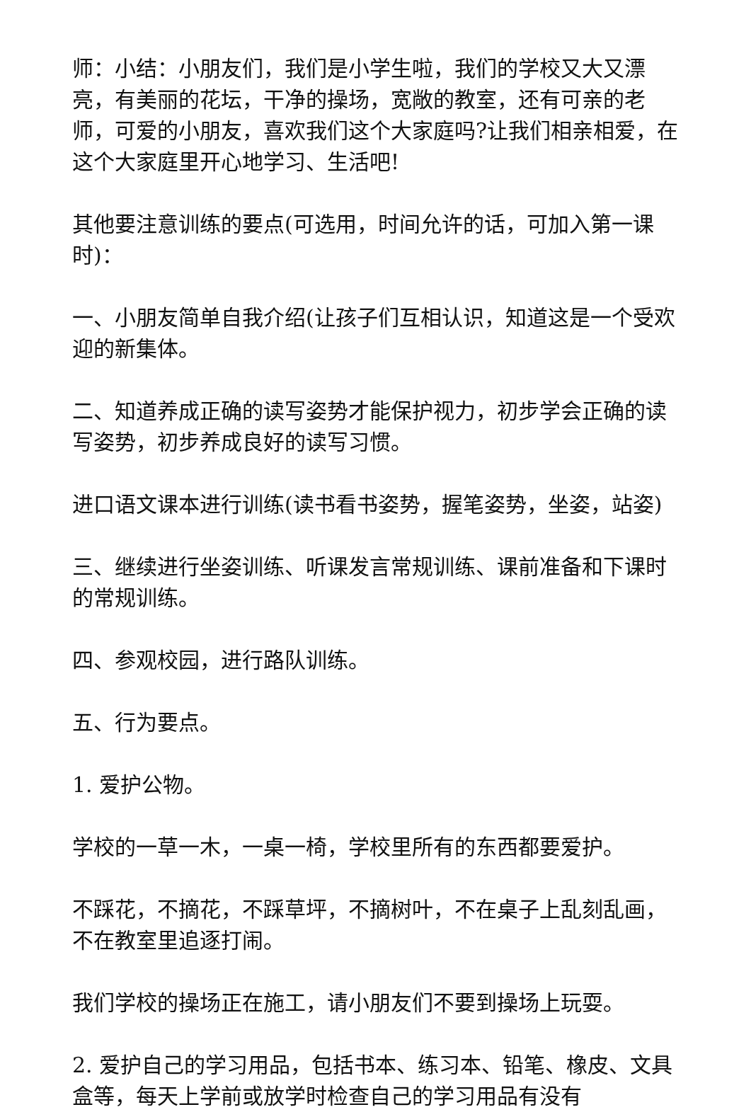师：小结：小朋友们，我们是小学生啦，我们的学校又大又漂亮，有美丽的花坛，干净的操场，宽敞的教室，还有可亲的老师，可爱的小朋友，喜欢我们这个大家庭吗?让我们相亲相爱，在这个大家庭里开心地学习、生活吧!
其他要注意训练的要点(可选用，时间允许的话，可加入第一课时)：
一、小朋友简单自我介绍(让孩子们互相认识，知道这是一个受欢迎的新集体。
二、知道养成正确的读写姿势才能保护视力，初步学会正确的读写姿势，初步养成良好的读写习惯。
进口语文课本进行训练(读书看书姿势，握笔姿势，坐姿，站姿)
三、继续进行坐姿训练、听课发言常规训练、课前准备和下课时的常规训练。
四、参观校园，进行路队训练。
五、行为要点。
1. 爱护公物。
学校的一草一木，一桌一椅，学校里所有的东西都要爱护。
不踩花，不摘花，不踩草坪，不摘树叶，不在桌子上乱刻乱画，不在教室里追逐打闹。
我们学校的操场正在施工，请小朋友们不要到操场上玩耍。
2. 爱护自己的学习用品，包括书本、练习本、铅笔、橡皮、文具盒等，每天上学前或放学时检查自己的学习用品有没有